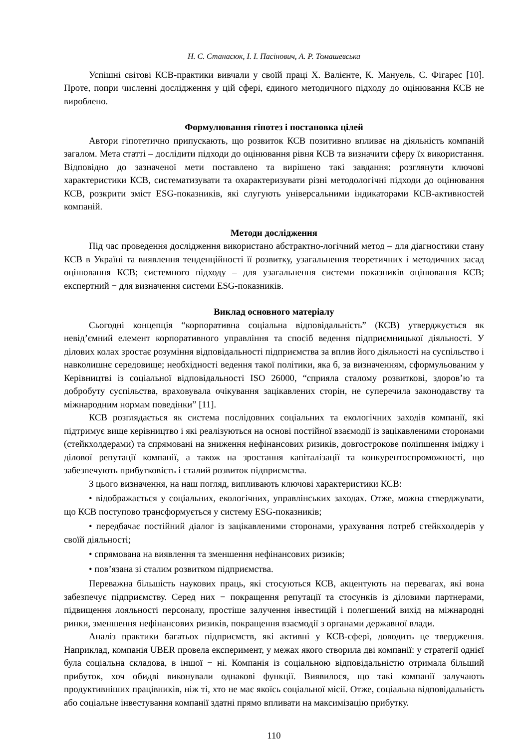Н. С. Станасюк, І. І. Пасінович, А. Р. Томашевська
Успішні світові КСВ-практики вивчали у своїй праці Х. Валієнте, К. Мануель, С. Фігарес [10]. Проте, попри численні дослідження у цій сфері, єдиного методичного підходу до оцінювання КСВ не вироблено.
Формулювання гіпотез і постановка цілей
Автори гіпотетично припускають, що розвиток КСВ позитивно впливає на діяльність компаній загалом. Мета статті – дослідити підходи до оцінювання рівня КСВ та визначити сферу їх використання. Відповідно до зазначеної мети поставлено та вирішено такі завдання: розглянути ключові характеристики КСВ, систематизувати та охарактеризувати різні методологічні підходи до оцінювання КСВ, розкрити зміст ESG-показників, які слугують універсальними індикаторами КСВ-активностей компаній.
Методи дослідження
Під час проведення дослідження використано абстрактно-логічний метод – для діагностики стану КСВ в Україні та виявлення тенденційності її розвитку, узагальнення теоретичних і методичних засад оцінювання КСВ; системного підходу – для узагальнення системи показників оцінювання КСВ; експертний − для визначення системи ESG-показників.
Виклад основного матеріалу
Сьогодні концепція “корпоративна соціальна відповідальність” (КСВ) утверджується як невід’ємний елемент корпоративного управління та спосіб ведення підприємницької діяльності. У ділових колах зростає розуміння відповідальності підприємства за вплив його діяльності на суспільство і навколишнє середовище; необхідності ведення такої політики, яка б, за визначенням, сформульованим у Керівництві із соціальної відповідальності ISO 26000, “сприяла сталому розвиткові, здоров’ю та добробуту суспільства, враховувала очікування зацікавлених сторін, не суперечила законодавству та міжнародним нормам поведінки” [11].
КСВ розглядається як система послідовних соціальних та екологічних заходів компанії, які підтримує вище керівництво і які реалізуються на основі постійної взаємодії із зацікавленими сторонами (стейкхолдерами) та спрямовані на зниження нефінансових ризиків, довгострокове поліпшення іміджу і ділової репутації компанії, а також на зростання капіталізації та конкурентоспроможності, що забезпечують прибутковість і сталий розвиток підприємства.
З цього визначення, на наш погляд, випливають ключові характеристики КСВ:
• відображається у соціальних, екологічних, управлінських заходах. Отже, можна стверджувати, що КСВ поступово трансформується у систему ESG-показників;
• передбачає постійний діалог із зацікавленими сторонами, урахування потреб стейкхолдерів у своїй діяльності;
• спрямована на виявлення та зменшення нефінансових ризиків;
• пов’язана зі сталим розвитком підприємства.
Переважна більшість наукових праць, які стосуються КСВ, акцентують на перевагах, які вона забезпечує підприємству. Серед них − покращення репутації та стосунків із діловими партнерами, підвищення лояльності персоналу, простіше залучення інвестицій і полегшений вихід на міжнародні ринки, зменшення нефінансових ризиків, покращення взаємодії з органами державної влади.
Аналіз практики багатьох підприємств, які активні у КСВ-сфері, доводить це твердження. Наприклад, компанія UBER провела експеримент, у межах якого створила дві компанії: у стратегії однієї була соціальна складова, в іншої − ні. Компанія із соціальною відповідальністю отримала більший прибуток, хоч обидві виконували однакові функції. Виявилося, що такі компанії залучають продуктивніших працівників, ніж ті, хто не має якоїсь соціальної місії. Отже, соціальна відповідальність або соціальне інвестування компанії здатні прямо впливати на максимізацію прибутку.
110